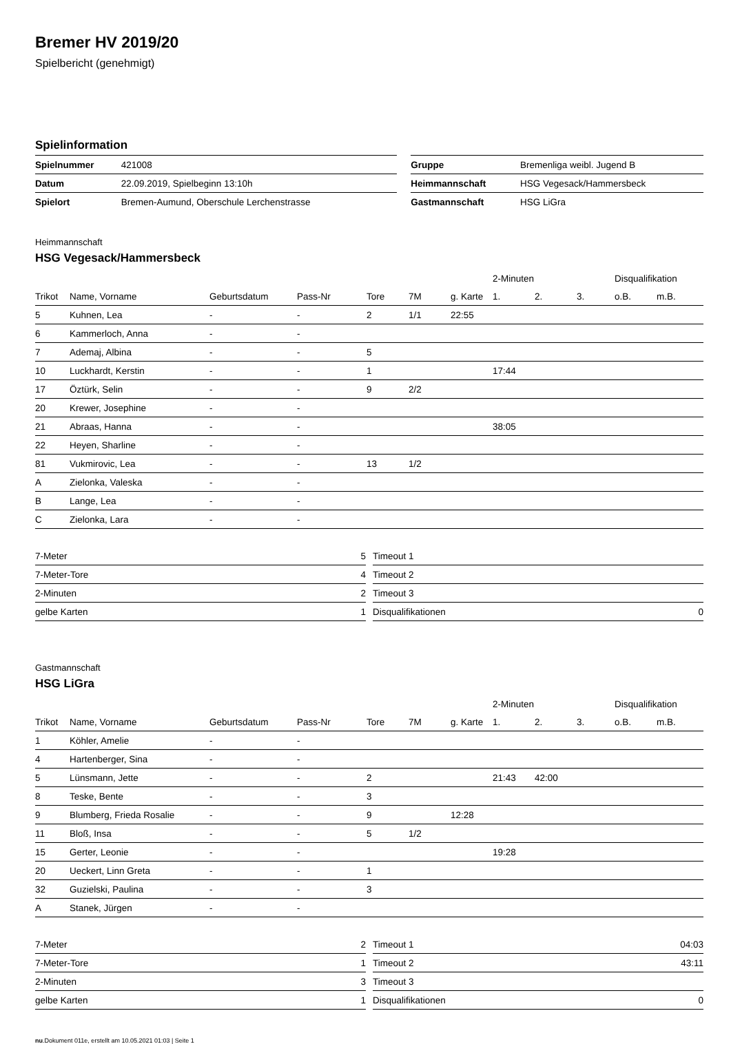Bremer HV 2019/20
Spielbericht (genehmigt)
Spielinformation
| Spielnummer | 421008 | | Gruppe | Bremenliga weibl. Jugend B |
| Datum | 22.09.2019, Spielbeginn 13:10h | | Heimmannschaft | HSG Vegesack/Hammersbeck |
| Spielort | Bremen-Aumund, Oberschule Lerchenstrasse | | Gastmannschaft | HSG LiGra |
Heimmannschaft
HSG Vegesack/Hammersbeck
| | | | | | | | 2-Minuten | | | Disqualifikation | |
| --- | --- | --- | --- | --- | --- | --- | --- | --- | --- | --- | --- |
| Trikot | Name, Vorname | Geburtsdatum | Pass-Nr | Tore | 7M | g. Karte | 1. | 2. | 3. | o.B. | m.B. |
| 5 | Kuhnen, Lea | - | - | 2 | 1/1 | 22:55 | | | | | |
| 6 | Kammerloch, Anna | - | - | | | | | | | | |
| 7 | Ademaj, Albina | - | - | 5 | | | | | | | |
| 10 | Luckhardt, Kerstin | - | - | 1 | | | 17:44 | | | | |
| 17 | Öztürk, Selin | - | - | 9 | 2/2 | | | | | | |
| 20 | Krewer, Josephine | - | - | | | | | | | | |
| 21 | Abraas, Hanna | - | - | | | | 38:05 | | | | |
| 22 | Heyen, Sharline | - | - | | | | | | | | |
| 81 | Vukmirovic, Lea | - | - | 13 | 1/2 | | | | | | |
| A | Zielonka, Valeska | - | - | | | | | | | | |
| B | Lange, Lea | - | - | | | | | | | | |
| C | Zielonka, Lara | - | - | | | | | | | | |
| 7-Meter | 5 |
| 7-Meter-Tore | 4 |
| 2-Minuten | 2 |
| gelbe Karten | 1 |
| Timeout 1 | |
| Timeout 2 | |
| Timeout 3 | |
| Disqualifikationen | 0 |
Gastmannschaft
HSG LiGra
| | | | | | | | 2-Minuten | | | Disqualifikation | |
| --- | --- | --- | --- | --- | --- | --- | --- | --- | --- | --- | --- |
| Trikot | Name, Vorname | Geburtsdatum | Pass-Nr | Tore | 7M | g. Karte | 1. | 2. | 3. | o.B. | m.B. |
| 1 | Köhler, Amelie | - | - | | | | | | | | |
| 4 | Hartenberger, Sina | - | - | | | | | | | | |
| 5 | Lünsmann, Jette | - | - | 2 | | | 21:43 | 42:00 | | | |
| 8 | Teske, Bente | - | - | 3 | | | | | | | |
| 9 | Blumberg, Frieda Rosalie | - | - | 9 | | 12:28 | | | | | |
| 11 | Bloß, Insa | - | - | 5 | 1/2 | | | | | | |
| 15 | Gerter, Leonie | - | - | | | | 19:28 | | | | |
| 20 | Ueckert, Linn Greta | - | - | 1 | | | | | | | |
| 32 | Guzielski, Paulina | - | - | 3 | | | | | | | |
| A | Stanek, Jürgen | - | - | | | | | | | | |
| 7-Meter | 2 |
| 7-Meter-Tore | 1 |
| 2-Minuten | 3 |
| gelbe Karten | 1 |
| Timeout 1 | 04:03 |
| Timeout 2 | 43:11 |
| Timeout 3 | |
| Disqualifikationen | 0 |
nu.Dokument 011e, erstellt am 10.05.2021 01:03 | Seite 1